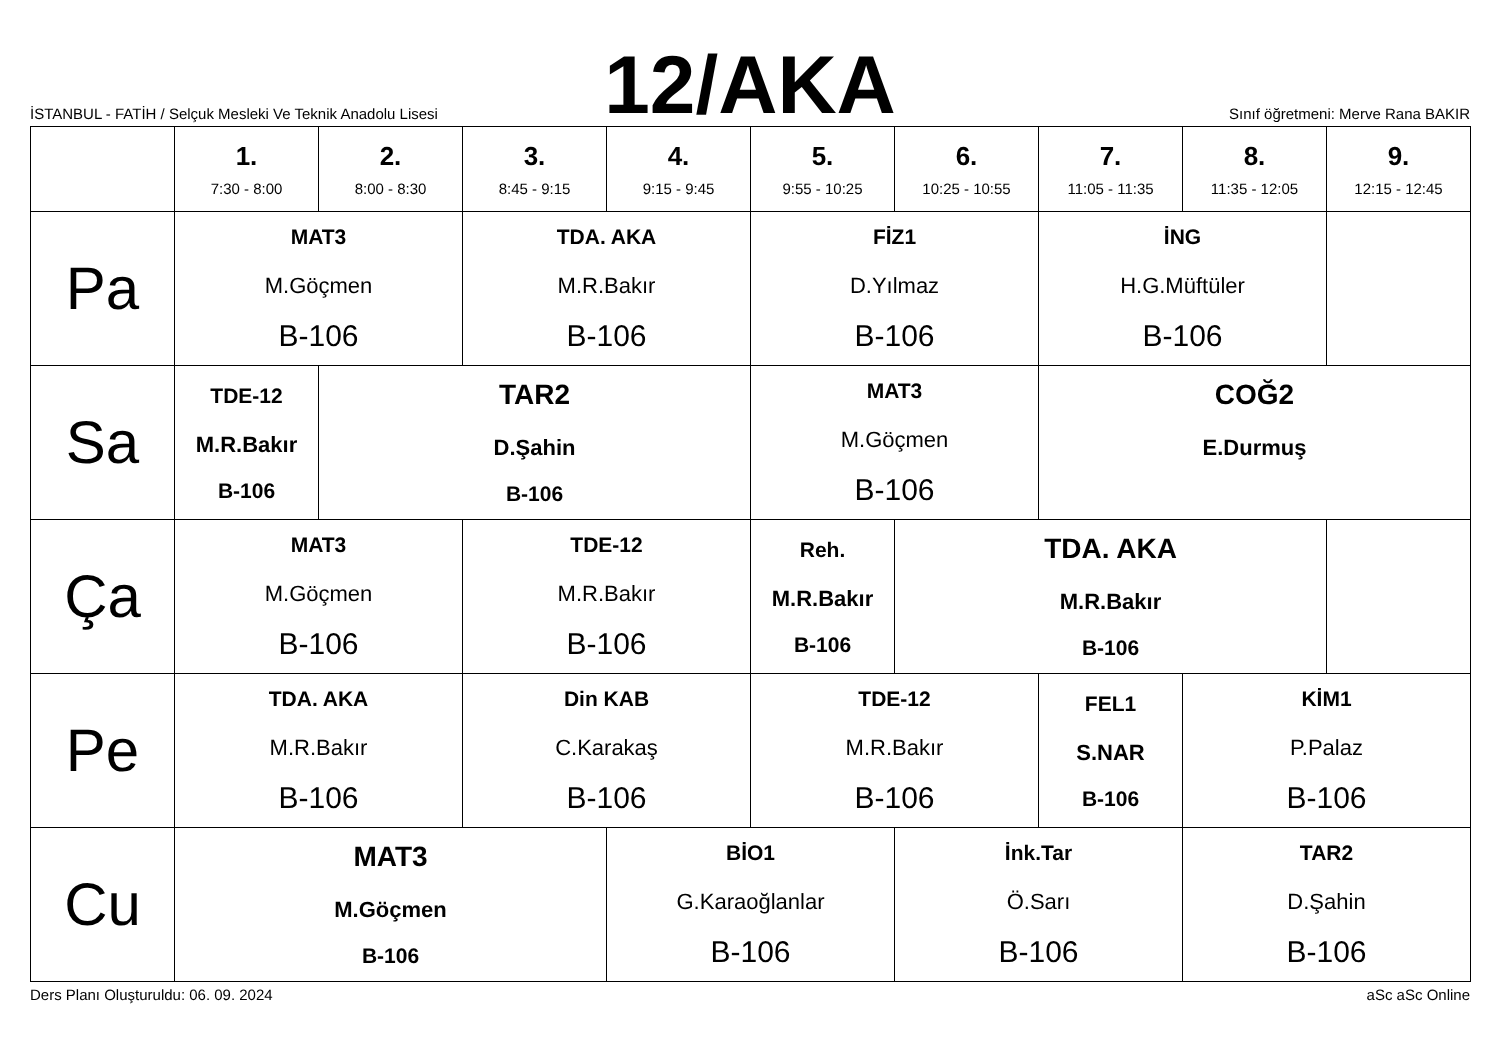İSTANBUL - FATİH / Selçuk Mesleki Ve Teknik Anadolu Lisesi
12/AKA
Sınıf öğretmeni: Merve Rana BAKIR
| | 1. 7:30 - 8:00 | 2. 8:00 - 8:30 | 3. 8:45 - 9:15 | 4. 9:15 - 9:45 | 5. 9:55 - 10:25 | 6. 10:25 - 10:55 | 7. 11:05 - 11:35 | 8. 11:35 - 12:05 | 9. 12:15 - 12:45 |
| --- | --- | --- | --- | --- | --- | --- | --- | --- | --- |
| Pa | MAT3 M.Göçmen B-106 | | TDA. AKA M.R.Bakır B-106 | | FİZ1 D.Yılmaz B-106 | | İNG H.G.Müftüler B-106 | | |
| Sa | TDE-12 M.R.Bakır B-106 | TAR2 D.Şahin B-106 | | | MAT3 M.Göçmen B-106 | | COĞ2 E.Durmuş | | |
| Ça | MAT3 M.Göçmen B-106 | | TDE-12 M.R.Bakır B-106 | | Reh. M.R.Bakır B-106 | TDA. AKA M.R.Bakır B-106 | | | |
| Pe | TDA. AKA M.R.Bakır B-106 | | Din KAB C.Karakaş B-106 | | TDE-12 M.R.Bakır B-106 | | FEL1 S.NAR B-106 | KİM1 P.Palaz B-106 | |
| Cu | MAT3 M.Göçmen B-106 | | | BİO1 G.Karaoğlanlar B-106 | | İnk.Tar Ö.Sarı B-106 | | TAR2 D.Şahin B-106 | |
Ders Planı Oluşturuldu: 06. 09. 2024 aSc aSc Online